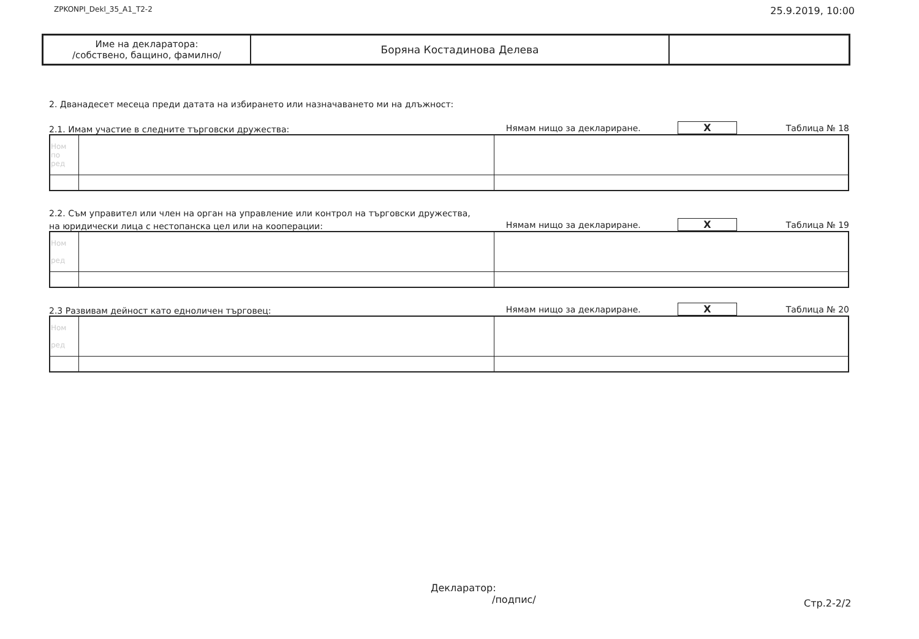ZPKONPI_Dekl_35_A1_T2-2 25.9.2019, 10:00
| Име на декларатора: /собствено, бащино, фамилно/ | Боряна Костадинова Делева | |
2. Дванадесет месеца преди датата на избирането или назначаването ми на длъжност:
2.1. Имам участие в следните търговски дружества: Нямам нищо за деклариране. X Таблица № 18
| Ном по ред | | |
2.2. Съм управител или член на орган на управление или контрол на търговски дружества,
на юридически лица с нестопанска цел или на кооперации: Нямам нищо за деклариране. X Таблица № 19
| Ном ред | | |
2.3 Развивам дейност като едноличен търговец: Нямам нищо за деклариране. X Таблица № 20
| Ном ред | | |
Декларатор:
/подпис/
Стр.2-2/2